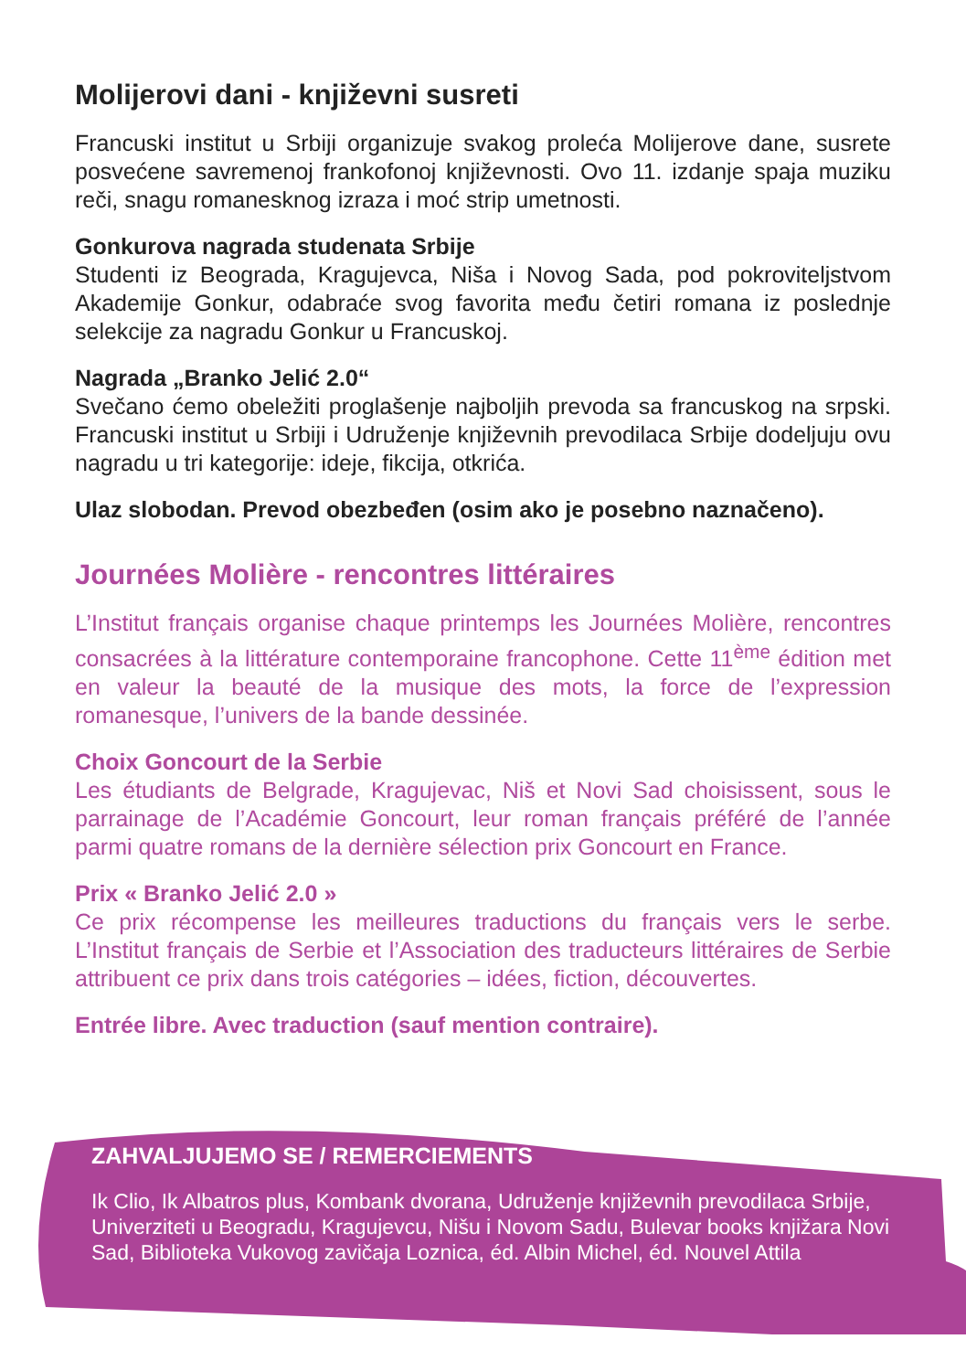Molijerovi dani - književni susreti
Francuski institut u Srbiji organizuje svakog proleća Molijerove dane, susrete posvećene savremenoj frankofonoj književnosti. Ovo 11. izdanje spaja muziku reči, snagu romanesknog izraza i moć strip umetnosti.
Gonkurova nagrada studenata Srbije
Studenti iz Beograda, Kragujevca, Niša i Novog Sada, pod pokroviteljstvom Akademije Gonkur, odabraće svog favorita među četiri romana iz poslednje selekcije za nagradu Gonkur u Francuskoj.
Nagrada „Branko Jelić 2.0“
Svečano ćemo obeležiti proglašenje najboljih prevoda sa francuskog na srpski. Francuski institut u Srbiji i Udruženje književnih prevodilaca Srbije dodeljuju ovu nagradu u tri kategorije: ideje, fikcija, otkrića.
Ulaz slobodan. Prevod obezbeđen (osim ako je posebno naznačeno).
Journées Molière - rencontres littéraires
L’Institut français organise chaque printemps les Journées Molière, rencontres consacrées à la littérature contemporaine francophone. Cette 11<sup>ème</sup> édition met en valeur la beauté de la musique des mots, la force de l’expression romanesque, l’univers de la bande dessinée.
Choix Goncourt de la Serbie
Les étudiants de Belgrade, Kragujevac, Niš et Novi Sad choisissent, sous le parrainage de l’Académie Goncourt, leur roman français préféré de l’année parmi quatre romans de la dernière sélection prix Goncourt en France.
Prix « Branko Jelić 2.0 »
Ce prix récompense les meilleures traductions du français vers le serbe. L’Institut français de Serbie et l’Association des traducteurs littéraires de Serbie attribuent ce prix dans trois catégories – idées, fiction, découvertes.
Entrée libre. Avec traduction (sauf mention contraire).
ZAHVALJUJEMO SE / REMERCIEMENTS
Ik Clio, Ik Albatros plus, Kombank dvorana, Udruženje književnih prevodilaca Srbije, Univerziteti u Beogradu, Kragujevcu, Nišu i Novom Sadu, Bulevar books knjižara Novi Sad, Biblioteka Vukovog zavičaja Loznica, éd. Albin Michel, éd. Nouvel Attila